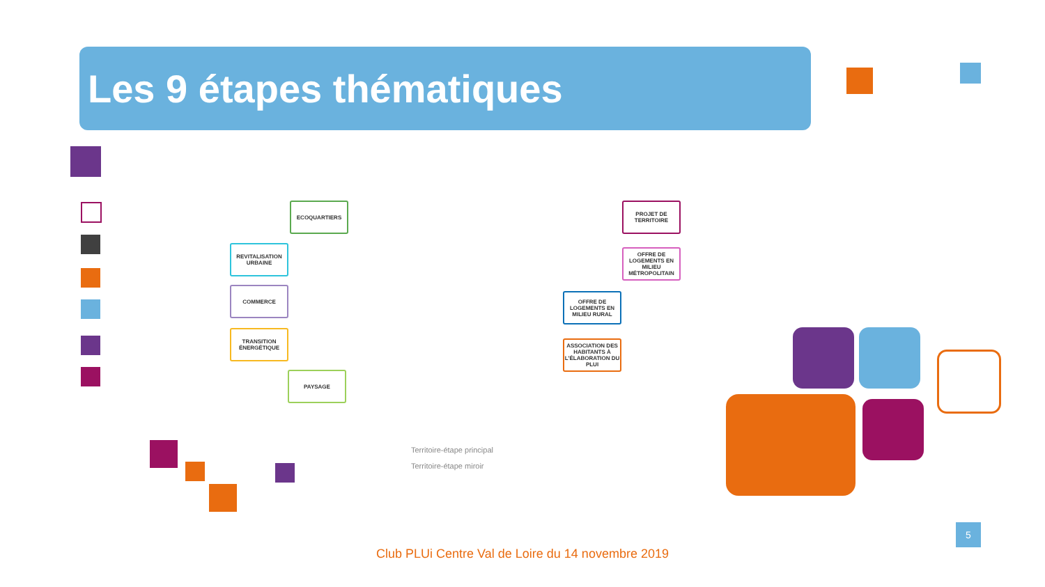Les 9 étapes thématiques
ECOQUARTIERS
REVITALISATION URBAINE
COMMERCE
TRANSITION ÉNERGÉTIQUE
PAYSAGE
PROJET DE TERRITOIRE
OFFRE DE LOGEMENTS EN MILIEU MÉTROPOLITAIN
OFFRE DE LOGEMENTS EN MILIEU RURAL
ASSOCIATION DES HABITANTS À L'ÉLABORATION DU PLUI
Territoire-étape principal
Territoire-étape miroir
Club PLUi Centre Val de Loire du 14 novembre 2019
5